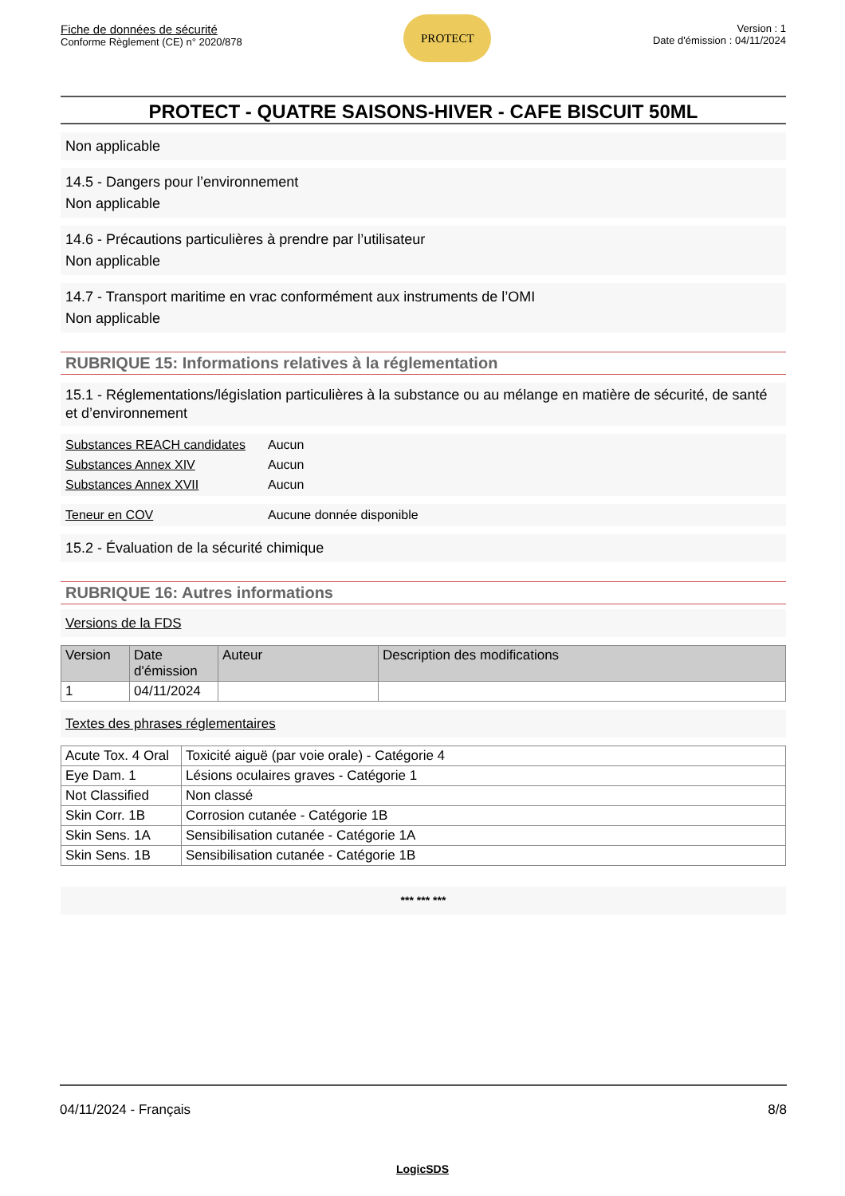Fiche de données de sécurité
Conforme Règlement (CE) n° 2020/878
PROTECT
Version : 1
Date d'émission : 04/11/2024
PROTECT - QUATRE SAISONS-HIVER - CAFE BISCUIT 50ML
Non applicable
14.5 - Dangers pour l’environnement
Non applicable
14.6 - Précautions particulières à prendre par l’utilisateur
Non applicable
14.7 - Transport maritime en vrac conformément aux instruments de l’OMI
Non applicable
RUBRIQUE 15: Informations relatives à la réglementation
15.1 - Réglementations/législation particulières à la substance ou au mélange en matière de sécurité, de santé et d’environnement
Substances REACH candidates Aucun
Substances Annex XIV Aucun
Substances Annex XVII Aucun
Teneur en COV Aucune donnée disponible
15.2 - Évaluation de la sécurité chimique
RUBRIQUE 16: Autres informations
Versions de la FDS
| Version | Date d'émission | Auteur | Description des modifications |
| --- | --- | --- | --- |
| 1 | 04/11/2024 | | |
Textes des phrases réglementaires
| Acute Tox. 4 Oral | Toxicité aiguë (par voie orale) - Catégorie 4 |
| Eye Dam. 1 | Lésions oculaires graves - Catégorie 1 |
| Not Classified | Non classé |
| Skin Corr. 1B | Corrosion cutanée - Catégorie 1B |
| Skin Sens. 1A | Sensibilisation cutanée - Catégorie 1A |
| Skin Sens. 1B | Sensibilisation cutanée - Catégorie 1B |
*** *** ***
04/11/2024 - Français 8/8
LogicSDS